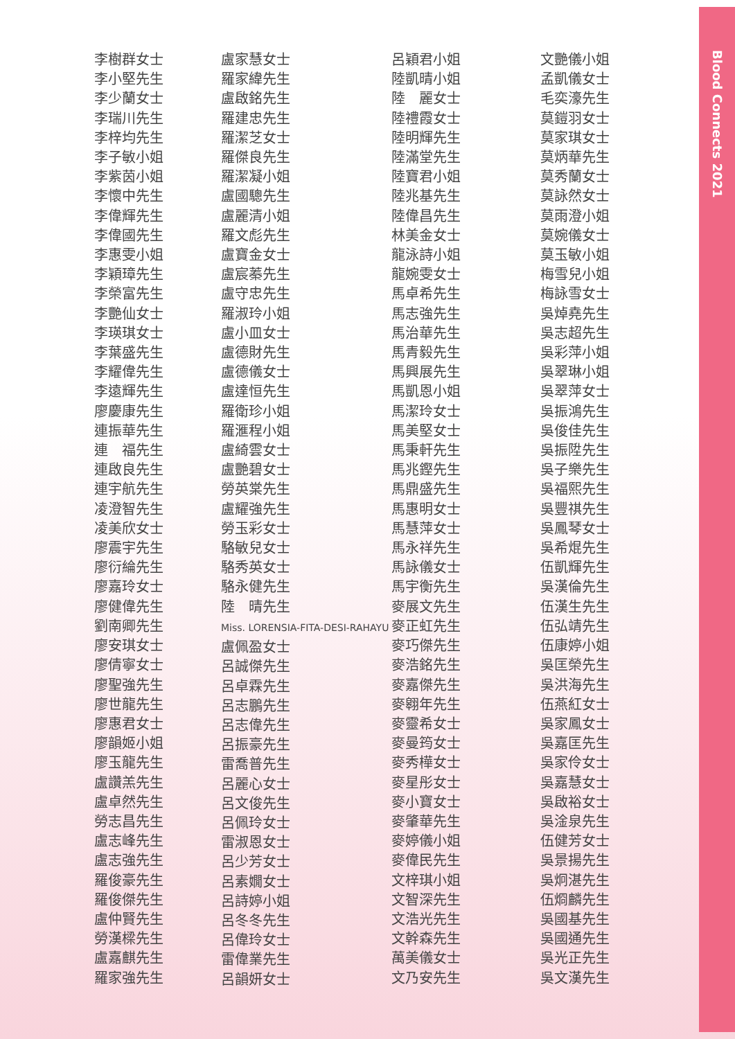Blood Connects 2021
李樹群女士
李小堅先生
李少蘭女士
李瑞川先生
李梓均先生
李子敏小姐
李紫茵小姐
李懷中先生
李偉輝先生
李偉國先生
李惠雯小姐
李穎璋先生
李榮富先生
李艷仙女士
李瑛琪女士
李葉盛先生
李耀偉先生
李遠輝先生
廖慶康先生
連振華先生
連　福先生
連啟良先生
連宇航先生
凌澄智先生
凌美欣女士
廖震宇先生
廖衍綸先生
廖嘉玲女士
廖健偉先生
劉南卿先生
廖安琪女士
廖倩寧女士
廖聖強先生
廖世龍先生
廖惠君女士
廖韻姬小姐
廖玉龍先生
盧讚羔先生
盧卓然先生
勞志昌先生
盧志峰先生
盧志強先生
羅俊豪先生
羅俊傑先生
盧仲賢先生
勞漢樑先生
盧嘉麒先生
羅家強先生
盧家慧女士
羅家緯先生
盧啟銘先生
羅建忠先生
羅潔芝女士
羅傑良先生
羅潔凝小姐
盧國驄先生
盧麗清小姐
羅文彪先生
盧寶金女士
盧宸蓁先生
盧守忠先生
羅淑玲小姐
盧小皿女士
盧德財先生
盧德儀女士
盧達恒先生
羅衛珍小姐
羅滙程小姐
盧綺雲女士
盧艷碧女士
勞英棠先生
盧耀強先生
勞玉彩女士
駱敏兒女士
駱秀英女士
駱永健先生
陸　晴先生
Miss. LORENSIA-FITA-DESI-RAHAYU
盧佩盈女士
呂誠傑先生
呂卓霖先生
呂志鵬先生
呂志偉先生
呂振豪先生
雷喬普先生
呂麗心女士
呂文俊先生
呂佩玲女士
雷淑恩女士
呂少芳女士
呂素嫺女士
呂詩婷小姐
呂冬冬先生
呂偉玲女士
雷偉業先生
呂韻妍女士
呂穎君小姐
陸凱晴小姐
陸　麗女士
陸禮霞女士
陸明輝先生
陸滿堂先生
陸寶君小姐
陸兆基先生
陸偉昌先生
林美金女士
龍泳詩小姐
龍婉雯女士
馬卓希先生
馬志強先生
馬治華先生
馬青毅先生
馬興展先生
馬凱恩小姐
馬潔玲女士
馬美堅女士
馬秉軒先生
馬兆鏗先生
馬鼎盛先生
馬惠明女士
馬慧萍女士
馬永祥先生
馬詠儀女士
馬宇衡先生
麥展文先生
麥正虹先生
麥巧傑先生
麥浩銘先生
麥嘉傑先生
麥翱年先生
麥靈希女士
麥曼筠女士
麥秀樺女士
麥星彤女士
麥小寶女士
麥肇華先生
麥婷儀小姐
麥偉民先生
文梓琪小姐
文智深先生
文浩光先生
文幹森先生
萬美儀女士
文乃安先生
文艷儀小姐
孟凱儀女士
毛奕濠先生
莫鎧羽女士
莫家琪女士
莫炳華先生
莫秀蘭女士
莫詠然女士
莫雨澄小姐
莫婉儀女士
莫玉敏小姐
梅雪兒小姐
梅詠雪女士
吳焯堯先生
吳志超先生
吳彩萍小姐
吳翠琳小姐
吳翠萍女士
吳振鴻先生
吳俊佳先生
吳振陞先生
吳子樂先生
吳福熙先生
吳豐祺先生
吳鳳琴女士
吳希焜先生
伍凱輝先生
吳漢倫先生
伍漢生先生
伍弘靖先生
伍康婷小姐
吳匡榮先生
吳洪海先生
伍燕紅女士
吳家鳳女士
吳嘉匡先生
吳家伶女士
吳嘉慧女士
吳啟裕女士
吳淦泉先生
伍健芳女士
吳景揚先生
吳炯湛先生
伍烱麟先生
吳國基先生
吳國通先生
吳光正先生
吳文漢先生